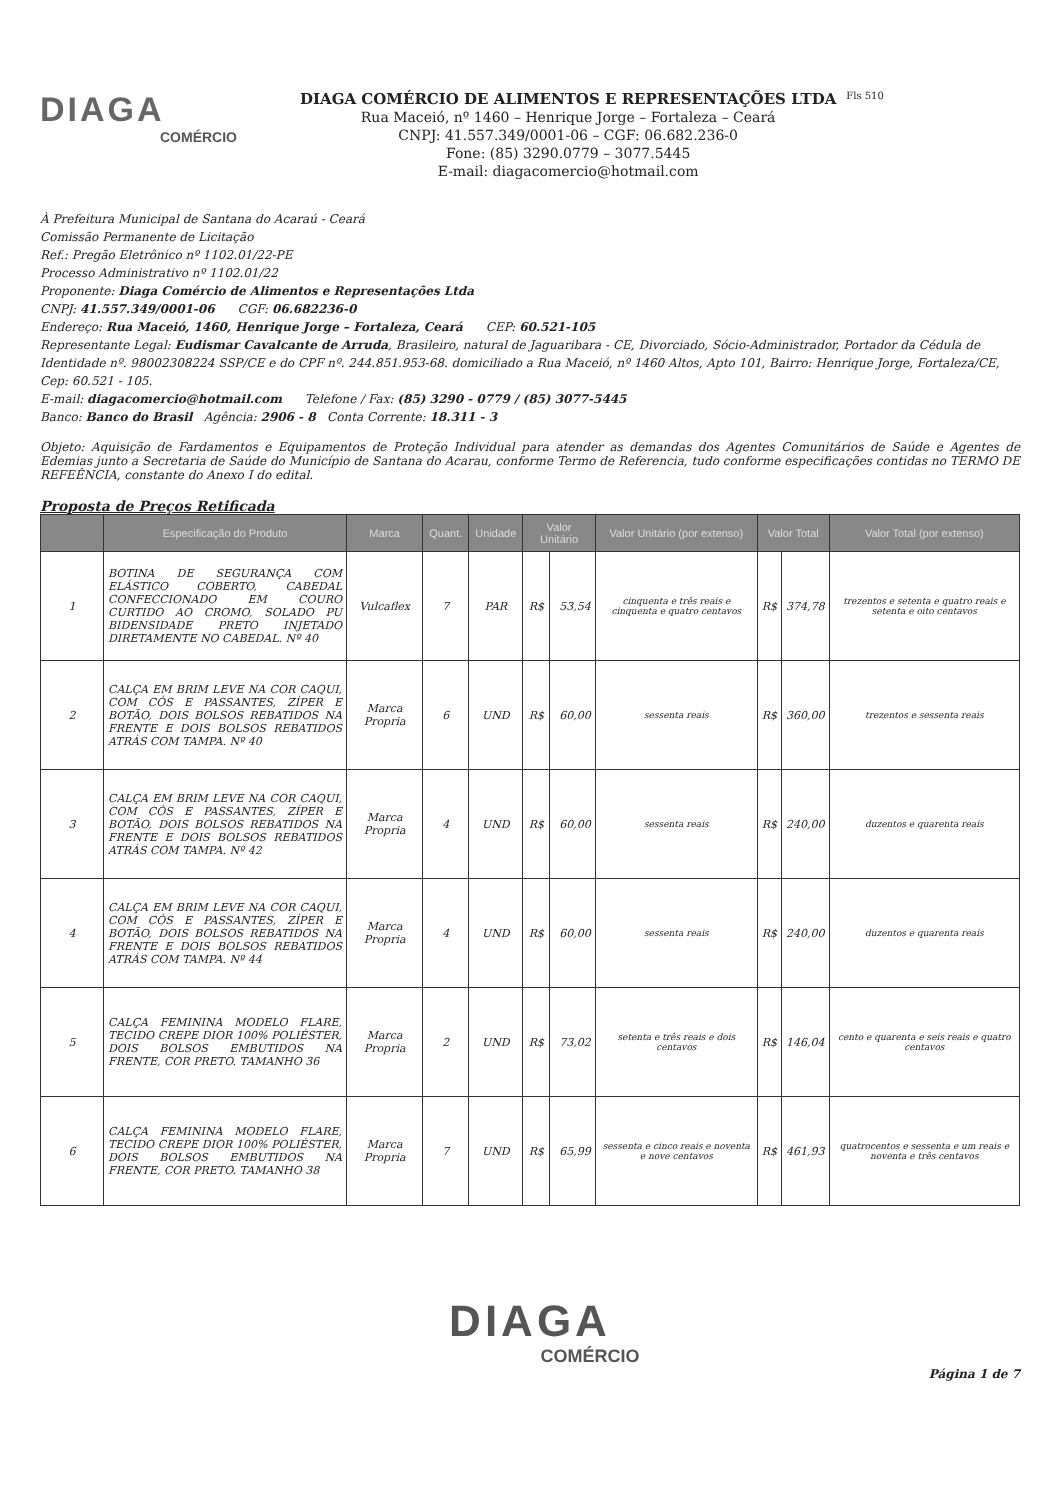DIAGA
COMÉRCIO
DIAGA COMÉRCIO DE ALIMENTOS E REPRESENTAÇÕES LTDA
Rua Maceió, nº 1460 – Henrique Jorge – Fortaleza – Ceará
CNPJ: 41.557.349/0001-06 – CGF: 06.682.236-0
Fone: (85) 3290.0779 – 3077.5445
E-mail: diagacomercio@hotmail.com
Fls 510
À Prefeitura Municipal de Santana do Acaraú - Ceará
Comissão Permanente de Licitação
Ref.: Pregão Eletrônico nº 1102.01/22-PE
Processo Administrativo nº 1102.01/22
Proponente: Diaga Comércio de Alimentos e Representações Ltda
CNPJ: 41.557.349/0001-06 CGF: 06.682236-0
Endereço: Rua Maceió, 1460, Henrique Jorge – Fortaleza, Ceará CEP: 60.521-105
Representante Legal: Eudismar Cavalcante de Arruda, Brasileiro, natural de Jaguaribara - CE, Divorciado, Sócio-Administrador, Portador da Cédula de Identidade nº. 98002308224 SSP/CE e do CPF nº. 244.851.953-68. domiciliado a Rua Maceió, nº 1460 Altos, Apto 101, Bairro: Henrique Jorge, Fortaleza/CE, Cep: 60.521 - 105.
E-mail: diagacomercio@hotmail.com Telefone / Fax: (85) 3290 - 0779 / (85) 3077-5445
Banco: Banco do Brasil Agência: 2906 - 8 Conta Corrente: 18.311 - 3
Objeto: Aquisição de Fardamentos e Equipamentos de Proteção Individual para atender as demandas dos Agentes Comunitários de Saúde e Agentes de Edemias junto a Secretaria de Saúde do Município de Santana do Acarau, conforme Termo de Referencia, tudo conforme especificações contidas no TERMO DE REFEÊNCIA, constante do Anexo I do edital.
Proposta de Preços Retificada
| | Especificação do Produto | Marca | Quant. | Unidade | Valor Unitário | | Valor Unitário (por extenso) | Valor Total | | Valor Total (por extenso) |
| --- | --- | --- | --- | --- | --- | --- | --- | --- | --- | --- |
| 1 | BOTINA DE SEGURANÇA COM ELÁSTICO COBERTO, CABEDAL CONFECCIONADO EM COURO CURTIDO AO CROMO, SOLADO PU BIDENSIDADE PRETO INJETADO DIRETAMENTE NO CABEDAL. Nº 40 | Vulcaflex | 7 | PAR | R$ | 53,54 | cinquenta e três reais e cinquenta e quatro centavos | R$ | 374,78 | trezentos e setenta e quatro reais e setenta e oito centavos |
| 2 | CALÇA EM BRIM LEVE NA COR CAQUI, COM CÓS E PASSANTES, ZÍPER E BOTÃO, DOIS BOLSOS REBATIDOS NA FRENTE E DOIS BOLSOS REBATIDOS ATRÁS COM TAMPA. Nº 40 | Marca Propria | 6 | UND | R$ | 60,00 | sessenta reais | R$ | 360,00 | trezentos e sessenta reais |
| 3 | CALÇA EM BRIM LEVE NA COR CAQUI, COM CÓS E PASSANTES, ZÍPER E BOTÃO, DOIS BOLSOS REBATIDOS NA FRENTE E DOIS BOLSOS REBATIDOS ATRÁS COM TAMPA. Nº 42 | Marca Propria | 4 | UND | R$ | 60,00 | sessenta reais | R$ | 240,00 | duzentos e quarenta reais |
| 4 | CALÇA EM BRIM LEVE NA COR CAQUI, COM CÓS E PASSANTES, ZÍPER E BOTÃO, DOIS BOLSOS REBATIDOS NA FRENTE E DOIS BOLSOS REBATIDOS ATRÁS COM TAMPA. Nº 44 | Marca Propria | 4 | UND | R$ | 60,00 | sessenta reais | R$ | 240,00 | duzentos e quarenta reais |
| 5 | CALÇA FEMININA MODELO FLARE, TECIDO CREPE DIOR 100% POLIÉSTER, DOIS BOLSOS EMBUTIDOS NA FRENTE, COR PRETO. TAMANHO 36 | Marca Propria | 2 | UND | R$ | 73,02 | setenta e três reais e dois centavos | R$ | 146,04 | cento e quarenta e seis reais e quatro centavos |
| 6 | CALÇA FEMININA MODELO FLARE, TECIDO CREPE DIOR 100% POLIÉSTER, DOIS BOLSOS EMBUTIDOS NA FRENTE, COR PRETO. TAMANHO 38 | Marca Propria | 7 | UND | R$ | 65,99 | sessenta e cinco reais e noventa e nove centavos | R$ | 461,93 | quatrocentos e sessenta e um reais e noventa e três centavos |
DIAGA
COMÉRCIO
Página 1 de 7